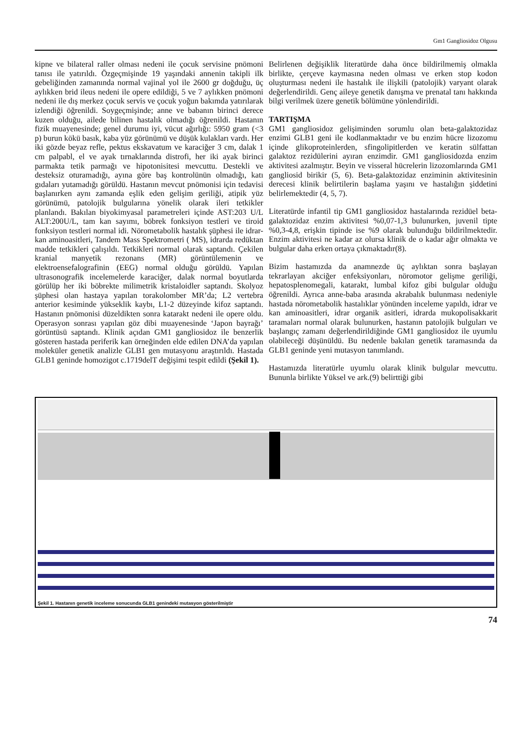Gm1 Gangliosidoz Olgusu
kipne ve bilateral raller olması nedeni ile çocuk servisine pnömoni tanısı ile yatırıldı. Özgeçmişinde 19 yaşındaki annenin takipli ilk gebeliğinden zamanında normal vajinal yol ile 2600 gr doğduğu, üç aylıkken brid ileus nedeni ile opere edildiği, 5 ve 7 aylıkken pnömoni nedeni ile dış merkez çocuk servis ve çocuk yoğun bakımda yatırılarak izlendiği öğrenildi. Soygeçmişinde; anne ve babanın birinci derece kuzen olduğu, ailede bilinen hastalık olmadığı öğrenildi. Hastanın fizik muayenesinde; genel durumu iyi, vücut ağırlığı: 5950 gram (<3 p) burun kökü basık, kaba yüz görünümü ve düşük kulakları vardı. Her iki gözde beyaz refle, pektus ekskavatum ve karaciğer 3 cm, dalak 1 cm palpabl, el ve ayak tırnaklarında distrofi, her iki ayak birinci parmakta tetik parmağı ve hipotonisitesi mevcuttu. Destekli ve desteksiz oturamadığı, ayına göre baş kontrolünün olmadığı, katı gıdaları yutamadığı görüldü. Hastanın mevcut pnömonisi için tedavisi başlanırken aynı zamanda eşlik eden gelişim geriliği, atipik yüz görünümü, patolojik bulgularına yönelik olarak ileri tetkikler planlandı. Bakılan biyokimyasal parametreleri içinde AST:203 U/L ALT:200U/L, tam kan sayımı, böbrek fonksiyon testleri ve tiroid fonksiyon testleri normal idi. Nörometabolik hastalık şüphesi ile idrar-kan aminoasitleri, Tandem Mass Spektrometri ( MS), idrarda redüktan madde tetkikleri çalışıldı. Tetkikleri normal olarak saptandı. Çekilen kranial manyetik rezonans (MR) görüntülemenin ve elektroensefalografinin (EEG) normal olduğu görüldü. Yapılan ultrasonografik incelemelerde karaciğer, dalak normal boyutlarda görülüp her iki böbrekte milimetrik kristaloidler saptandı. Skolyoz şüphesi olan hastaya yapılan torakolomber MR’da; L2 vertebra anterior kesiminde yükseklik kaybı, L1-2 düzeyinde kifoz saptandı. Hastanın pnömonisi düzeldikten sonra katarakt nedeni ile opere oldu. Operasyon sonrası yapılan göz dibi muayenesinde ‘Japon bayrağı’ görüntüsü saptandı. Klinik açıdan GM1 gangliosidoz ile benzerlik gösteren hastada periferik kan örneğinden elde edilen DNA’da yapılan moleküler genetik analizle GLB1 gen mutasyonu araştırıldı. Hastada GLB1 geninde homozigot c.1719delT değişimi tespit edildi (Şekil 1).
Belirlenen değişiklik literatürde daha önce bildirilmemiş olmakla birlikte, çerçeve kaymasına neden olması ve erken stop kodon oluşturması nedeni ile hastalık ile ilişkili (patolojik) varyant olarak değerlendirildi. Genç aileye genetik danışma ve prenatal tanı hakkında bilgi verilmek üzere genetik bölümüne yönlendirildi.
TARTIŞMA
GM1 gangliosidoz gelişiminden sorumlu olan beta-galaktozidaz enzimi GLB1 geni ile kodlanmaktadır ve bu enzim hücre lizozomu içinde glikoproteinlerden, sfingolipitlerden ve keratin sülfattan galaktoz rezidülerini ayıran enzimdir. GM1 gangliosidozda enzim aktivitesi azalmıştır. Beyin ve visseral hücrelerin lizozomlarında GM1 gangliosid birikir (5, 6). Beta-galaktozidaz enziminin aktivitesinin derecesi klinik belirtilerin başlama yaşını ve hastalığın şiddetini belirlemektedir (4, 5, 7).
Literatürde infantil tip GM1 gangliosidoz hastalarında rezidüel beta-galaktozidaz enzim aktivitesi %0,07-1,3 bulunurken, juvenil tipte %0,3-4,8, erişkin tipinde ise %9 olarak bulunduğu bildirilmektedir. Enzim aktivitesi ne kadar az olursa klinik de o kadar ağır olmakta ve bulgular daha erken ortaya çıkmaktadır(8).
Bizim hastamızda da anamnezde üç aylıktan sonra başlayan tekrarlayan akciğer enfeksiyonları, nöromotor gelişme geriliği, hepatosplenomegali, katarakt, lumbal kifoz gibi bulgular olduğu öğrenildi. Ayrıca anne-baba arasında akrabalık bulunması nedeniyle hastada nörometabolik hastalıklar yönünden inceleme yapıldı, idrar ve kan aminoasitleri, idrar organik asitleri, idrarda mukopolisakkarit taramaları normal olarak bulunurken, hastanın patolojik bulguları ve başlangıç zamanı değerlendirildiğinde GM1 gangliosidoz ile uyumlu olabileceği düşünüldü. Bu nedenle bakılan genetik taramasında da GLB1 geninde yeni mutasyon tanımlandı.
Hastamızda literatürle uyumlu olarak klinik bulgular mevcuttu. Bununla birlikte Yüksel ve ark.(9) belirttiği gibi
Şekil 1. Hastanın genetik inceleme sonucunda GLB1 genindeki mutasyon gösterilmiştir
74